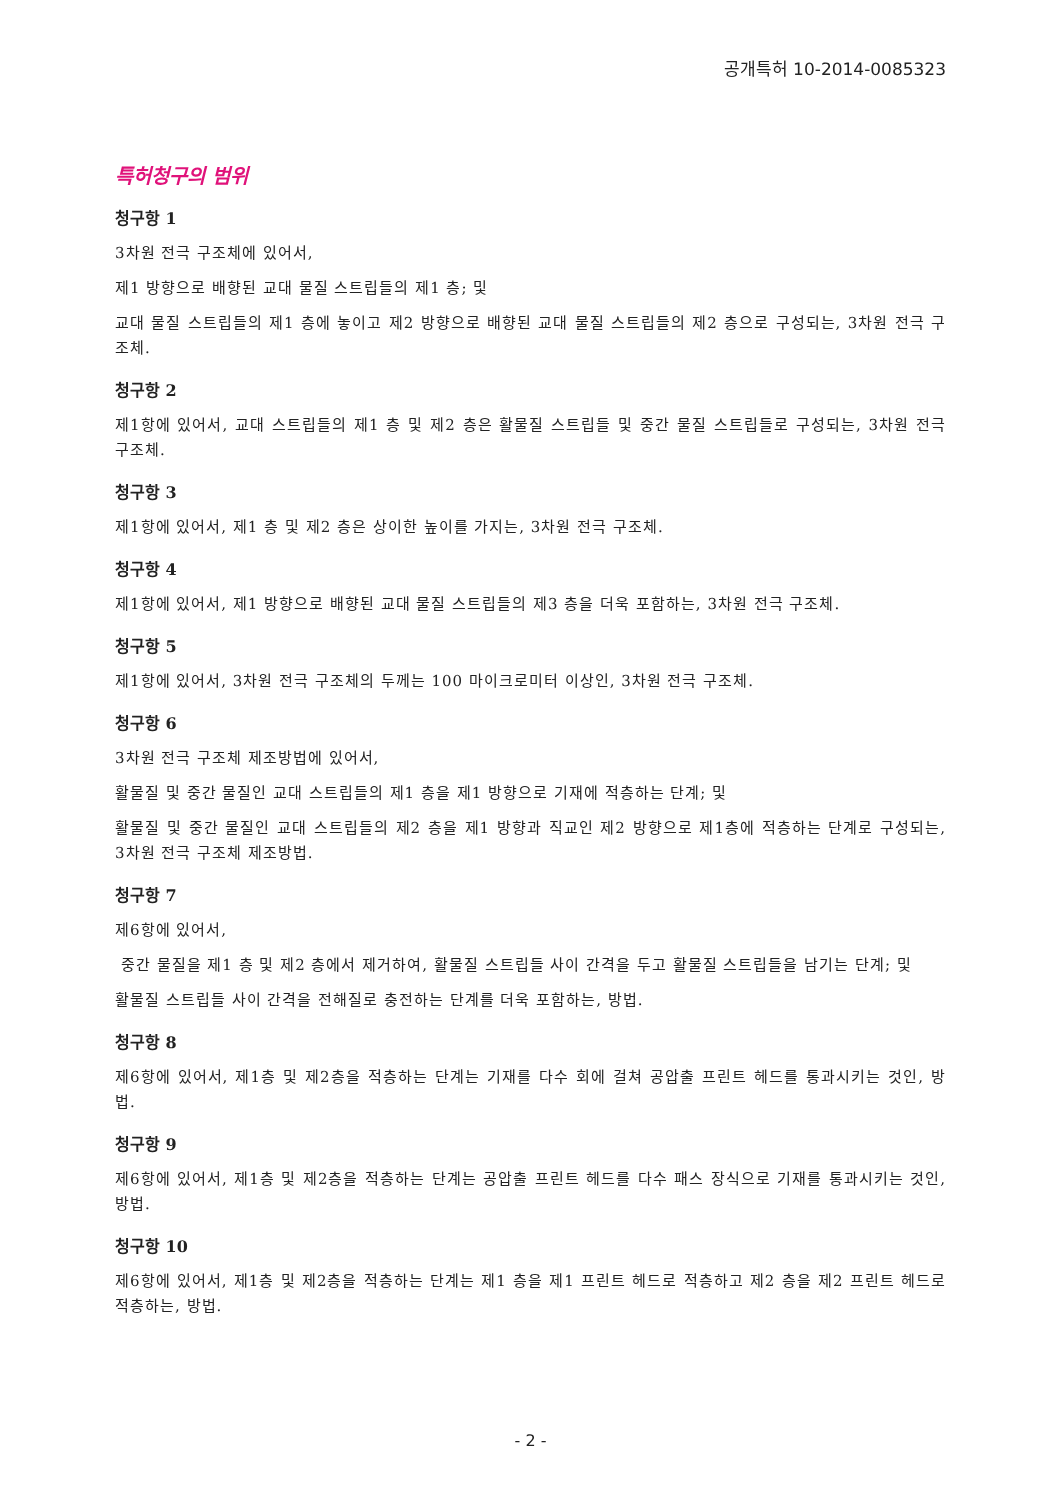공개특허 10-2014-0085323
특허청구의 범위
청구항 1
3차원 전극 구조체에 있어서,
제1 방향으로 배향된 교대 물질 스트립들의 제1 층; 및
교대 물질 스트립들의 제1 층에 놓이고 제2 방향으로 배향된 교대 물질 스트립들의 제2 층으로 구성되는, 3차원 전극 구조체.
청구항 2
제1항에 있어서, 교대 스트립들의 제1 층 및 제2 층은 활물질 스트립들 및 중간 물질 스트립들로 구성되는, 3차원 전극 구조체.
청구항 3
제1항에 있어서, 제1 층 및 제2 층은 상이한 높이를 가지는, 3차원 전극 구조체.
청구항 4
제1항에 있어서, 제1 방향으로 배향된 교대 물질 스트립들의 제3 층을 더욱 포함하는, 3차원 전극 구조체.
청구항 5
제1항에 있어서, 3차원 전극 구조체의 두께는 100 마이크로미터 이상인, 3차원 전극 구조체.
청구항 6
3차원 전극 구조체 제조방법에 있어서,
활물질 및 중간 물질인 교대 스트립들의 제1 층을 제1 방향으로 기재에 적층하는 단계; 및
활물질 및 중간 물질인 교대 스트립들의 제2 층을 제1 방향과 직교인 제2 방향으로 제1층에 적층하는 단계로 구성되는, 3차원 전극 구조체 제조방법.
청구항 7
제6항에 있어서,
중간 물질을 제1 층 및 제2 층에서 제거하여, 활물질 스트립들 사이 간격을 두고 활물질 스트립들을 남기는 단계; 및
활물질 스트립들 사이 간격을 전해질로 충전하는 단계를 더욱 포함하는, 방법.
청구항 8
제6항에 있어서, 제1층 및 제2층을 적층하는 단계는 기재를 다수 회에 걸쳐 공압출 프린트 헤드를 통과시키는 것인, 방법.
청구항 9
제6항에 있어서, 제1층 및 제2층을 적층하는 단계는 공압출 프린트 헤드를 다수 패스 장식으로 기재를 통과시키는 것인, 방법.
청구항 10
제6항에 있어서, 제1층 및 제2층을 적층하는 단계는 제1 층을 제1 프린트 헤드로 적층하고 제2 층을 제2 프린트 헤드로 적층하는, 방법.
- 2 -